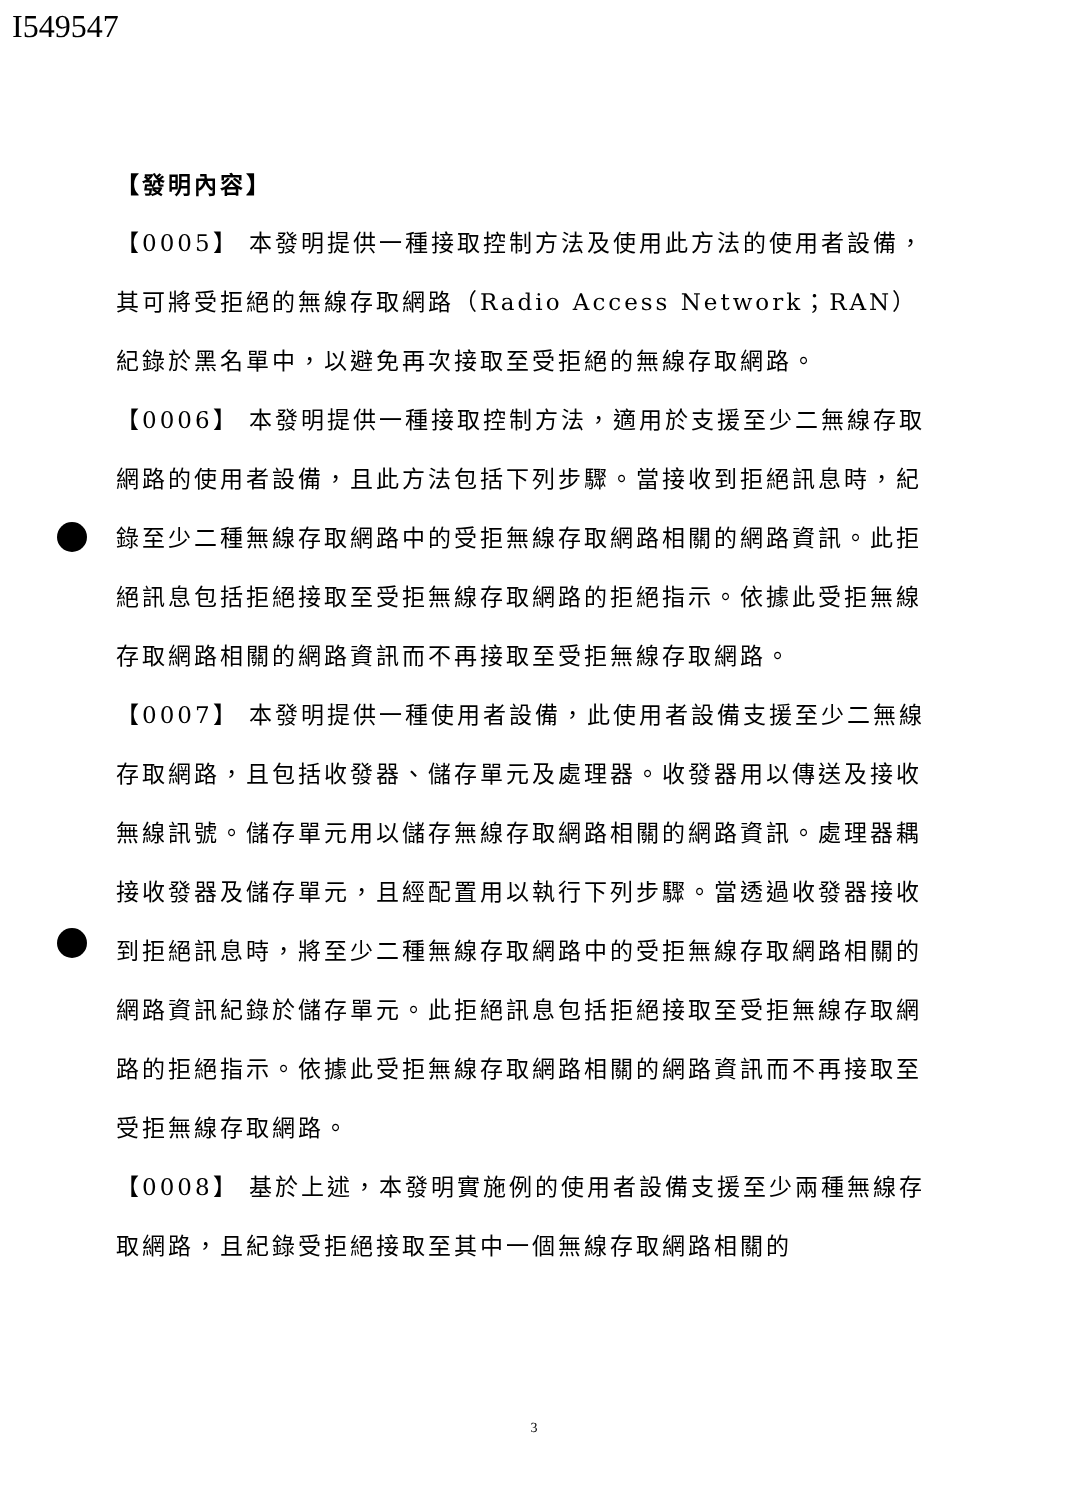I549547
【發明內容】
【0005】 本發明提供一種接取控制方法及使用此方法的使用者設備，其可將受拒絕的無線存取網路（Radio Access Network；RAN）紀錄於黑名單中，以避免再次接取至受拒絕的無線存取網路。
【0006】 本發明提供一種接取控制方法，適用於支援至少二無線存取網路的使用者設備，且此方法包括下列步驟。當接收到拒絕訊息時，紀錄至少二種無線存取網路中的受拒無線存取網路相關的網路資訊。此拒絕訊息包括拒絕接取至受拒無線存取網路的拒絕指示。依據此受拒無線存取網路相關的網路資訊而不再接取至受拒無線存取網路。
【0007】 本發明提供一種使用者設備，此使用者設備支援至少二無線存取網路，且包括收發器、儲存單元及處理器。收發器用以傳送及接收無線訊號。儲存單元用以儲存無線存取網路相關的網路資訊。處理器耦接收發器及儲存單元，且經配置用以執行下列步驟。當透過收發器接收到拒絕訊息時，將至少二種無線存取網路中的受拒無線存取網路相關的網路資訊紀錄於儲存單元。此拒絕訊息包括拒絕接取至受拒無線存取網路的拒絕指示。依據此受拒無線存取網路相關的網路資訊而不再接取至受拒無線存取網路。
【0008】 基於上述，本發明實施例的使用者設備支援至少兩種無線存取網路，且紀錄受拒絕接取至其中一個無線存取網路相關的
3